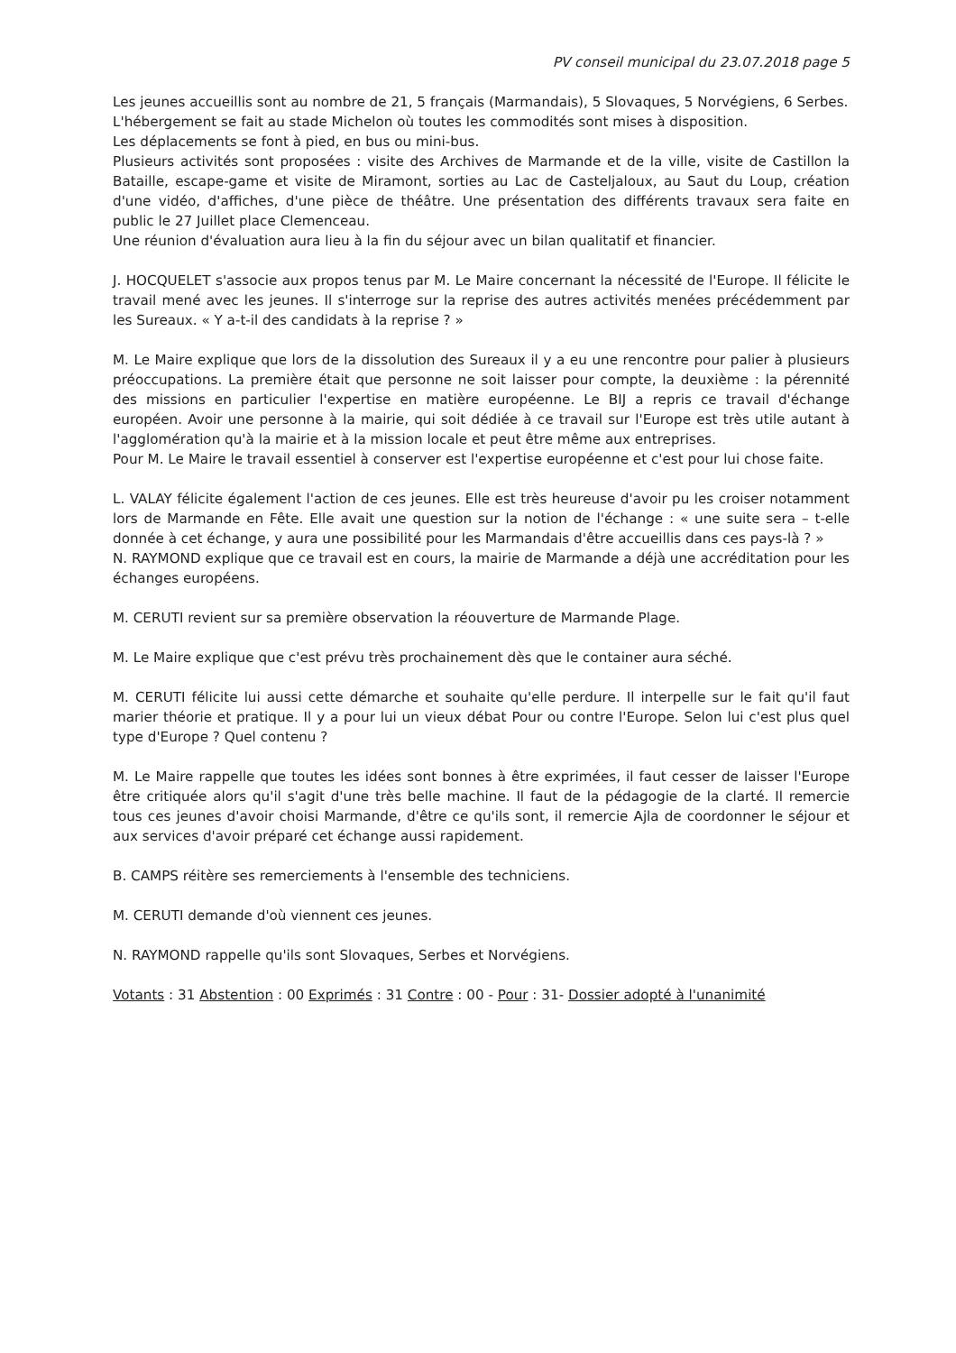PV conseil municipal du 23.07.2018 page 5
Les jeunes accueillis sont au nombre de 21, 5 français (Marmandais), 5 Slovaques, 5 Norvégiens, 6 Serbes.
L'hébergement se fait au stade Michelon où toutes les commodités sont mises à disposition.
Les déplacements se font à pied, en bus ou mini-bus.
Plusieurs activités sont proposées : visite des Archives de Marmande et de la ville, visite de Castillon la Bataille, escape-game et visite de Miramont, sorties au Lac de Casteljaloux, au Saut du Loup, création d'une vidéo, d'affiches, d'une pièce de théâtre. Une présentation des différents travaux sera faite en public le 27 Juillet place Clemenceau.
Une réunion d'évaluation aura lieu à la fin du séjour avec un bilan qualitatif et financier.
J. HOCQUELET s'associe aux propos tenus par M. Le Maire concernant la nécessité de l'Europe. Il félicite le travail mené avec les jeunes. Il s'interroge sur la reprise des autres activités menées précédemment par les Sureaux. « Y a-t-il des candidats à la reprise ? »
M. Le Maire explique que lors de la dissolution des Sureaux il y a eu une rencontre pour palier à plusieurs préoccupations. La première était que personne ne soit laisser pour compte, la deuxième : la pérennité des missions en particulier l'expertise en matière européenne. Le BIJ a repris ce travail d'échange européen. Avoir une personne à la mairie, qui soit dédiée à ce travail sur l'Europe est très utile autant à l'agglomération qu'à la mairie et à la mission locale et peut être même aux entreprises.
Pour M. Le Maire le travail essentiel à conserver est l'expertise européenne et c'est pour lui chose faite.
L. VALAY félicite également l'action de ces jeunes. Elle est très heureuse d'avoir pu les croiser notamment lors de Marmande en Fête. Elle avait une question sur la notion de l'échange : « une suite sera – t-elle donnée à cet échange, y aura une possibilité pour les Marmandais d'être accueillis dans ces pays-là ? »
N. RAYMOND explique que ce travail est en cours, la mairie de Marmande a déjà une accréditation pour les échanges européens.
M. CERUTI revient sur sa première observation la réouverture de Marmande Plage.
M. Le Maire explique que c'est prévu très prochainement dès que le container aura séché.
M. CERUTI félicite lui aussi cette démarche et souhaite qu'elle perdure. Il interpelle sur le fait qu'il faut marier théorie et pratique. Il y a pour lui un vieux débat Pour ou contre l'Europe. Selon lui c'est plus quel type d'Europe ? Quel contenu ?
M. Le Maire rappelle que toutes les idées sont bonnes à être exprimées, il faut cesser de laisser l'Europe être critiquée alors qu'il s'agit d'une très belle machine. Il faut de la pédagogie de la clarté. Il remercie tous ces jeunes d'avoir choisi Marmande, d'être ce qu'ils sont, il remercie Ajla de coordonner le séjour et aux services d'avoir préparé cet échange aussi rapidement.
B. CAMPS réitère ses remerciements à l'ensemble des techniciens.
M. CERUTI demande d'où viennent ces jeunes.
N. RAYMOND rappelle qu'ils sont Slovaques, Serbes et Norvégiens.
Votants : 31 Abstention : 00 Exprimés : 31 Contre : 00 - Pour : 31- Dossier adopté à l'unanimité